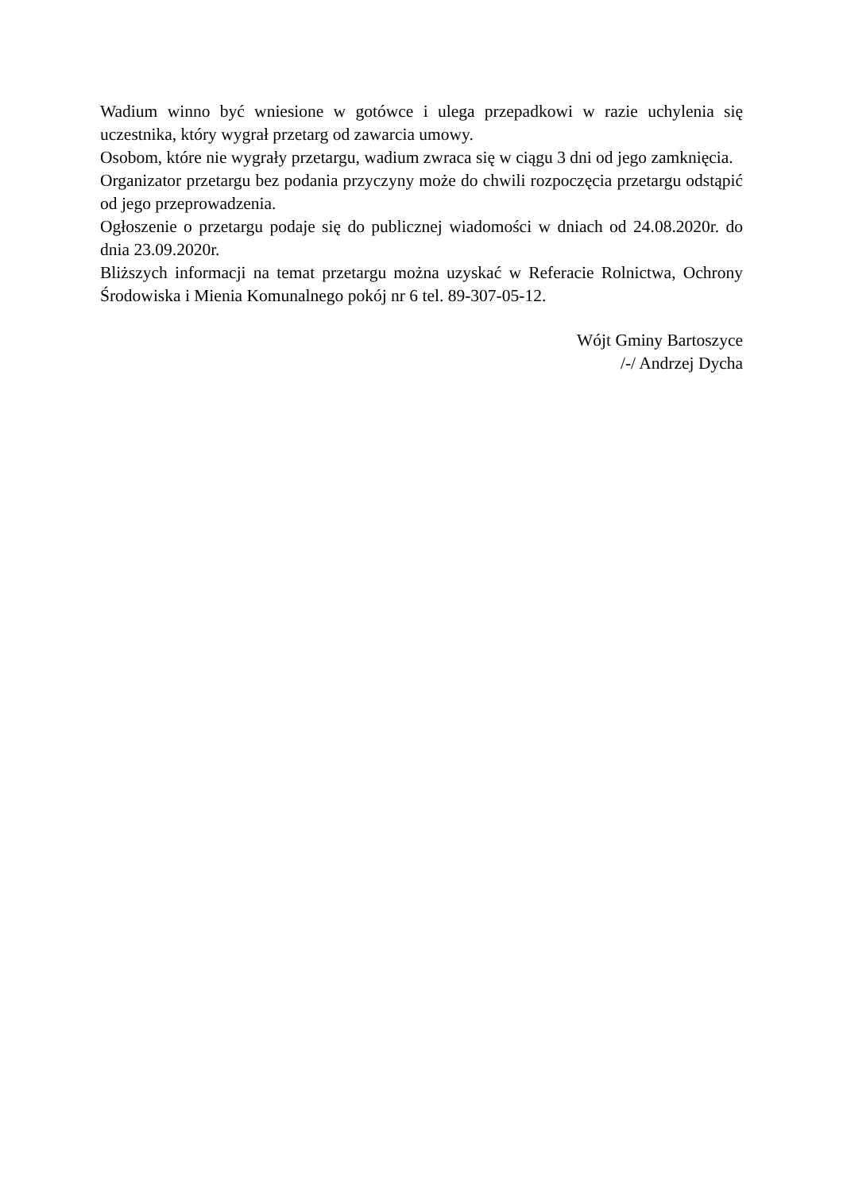Wadium winno być wniesione w gotówce i ulega przepadkowi w razie uchylenia się uczestnika, który wygrał przetarg od zawarcia umowy.
Osobom, które nie wygrały przetargu, wadium zwraca się w ciągu 3 dni od jego zamknięcia.
Organizator przetargu bez podania przyczyny może do chwili rozpoczęcia przetargu odstąpić od jego przeprowadzenia.
Ogłoszenie o przetargu podaje się do publicznej wiadomości w dniach od 24.08.2020r. do dnia 23.09.2020r.
Bliższych informacji na temat przetargu można uzyskać w Referacie Rolnictwa, Ochrony Środowiska i Mienia Komunalnego pokój nr 6 tel. 89-307-05-12.
Wójt Gminy Bartoszyce
/-/ Andrzej Dycha